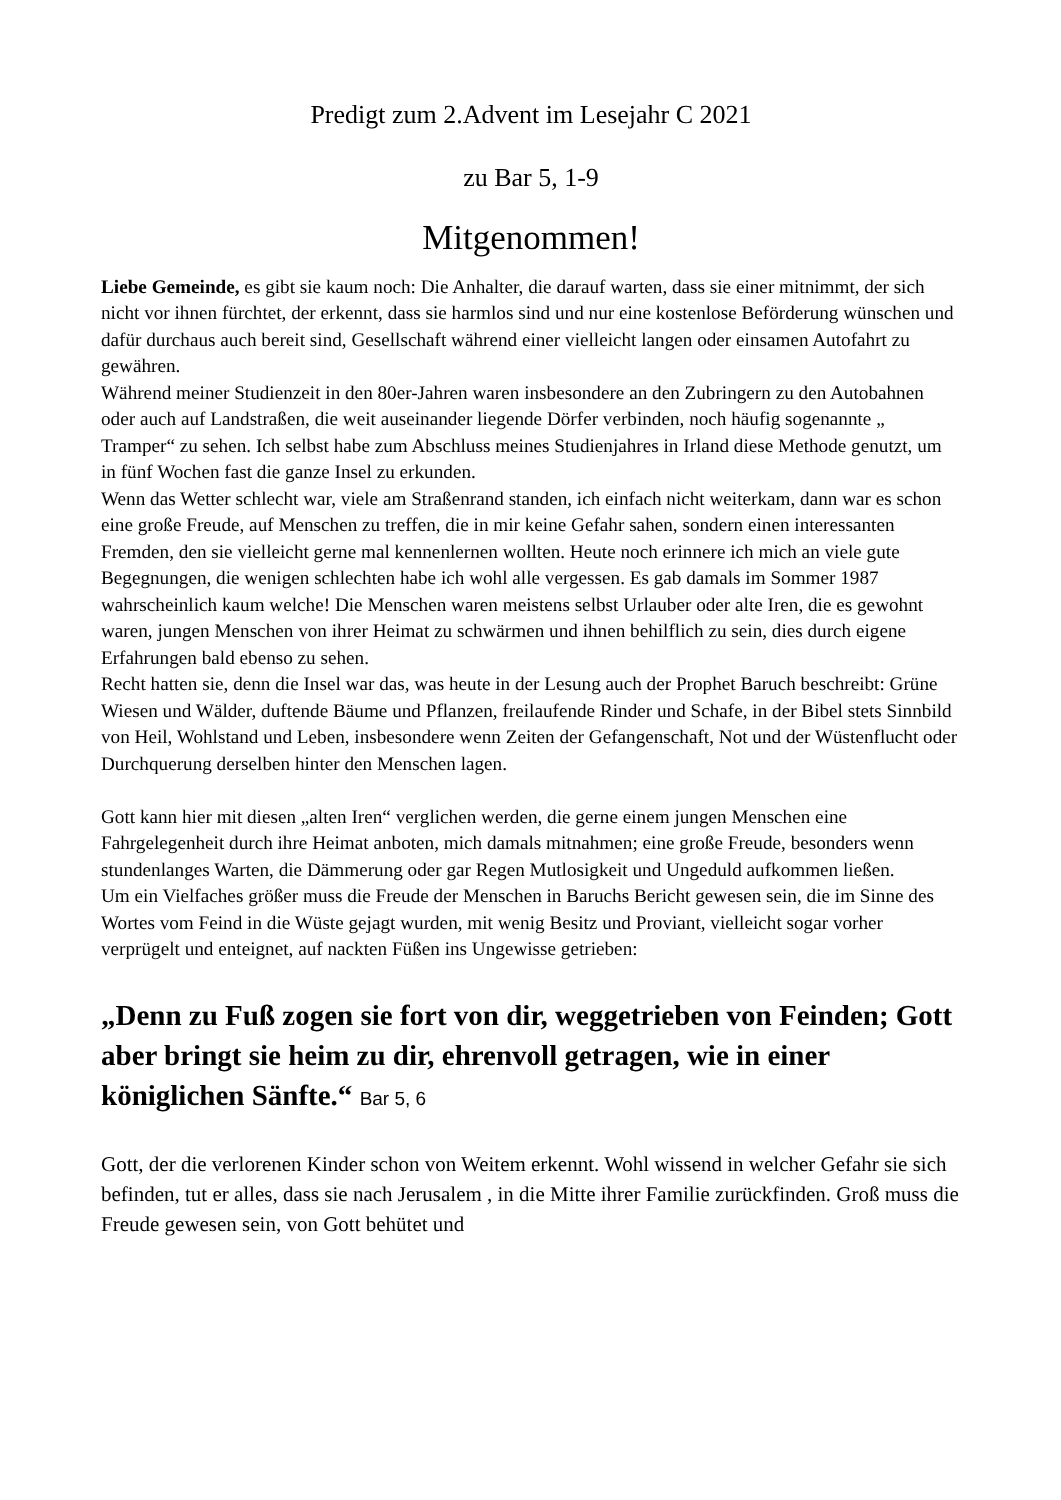Predigt zum 2.Advent im Lesejahr C 2021
zu Bar 5, 1-9
Mitgenommen!
Liebe Gemeinde, es gibt sie kaum noch: Die Anhalter, die darauf warten, dass sie einer mitnimmt, der sich nicht vor ihnen fürchtet, der erkennt, dass sie harmlos sind und nur eine kostenlose Beförderung wünschen und dafür durchaus auch bereit sind, Gesellschaft während einer vielleicht langen oder einsamen Autofahrt zu gewähren.
Während meiner Studienzeit in den 80er-Jahren waren insbesondere an den Zubringern zu den Autobahnen oder auch auf Landstraßen, die weit auseinander liegende Dörfer verbinden, noch häufig sogenannte „ Tramper“ zu sehen. Ich selbst habe zum Abschluss meines Studienjahres in Irland diese Methode genutzt, um in fünf Wochen fast die ganze Insel zu erkunden.
Wenn das Wetter schlecht war, viele am Straßenrand standen, ich einfach nicht weiterkam, dann war es schon eine große Freude, auf Menschen zu treffen, die in mir keine Gefahr sahen, sondern einen interessanten Fremden, den sie vielleicht gerne mal kennenlernen wollten. Heute noch erinnere ich mich an viele gute Begegnungen, die wenigen schlechten habe ich wohl alle vergessen. Es gab damals im Sommer 1987 wahrscheinlich kaum welche! Die Menschen waren meistens selbst Urlauber oder alte Iren, die es gewohnt waren, jungen Menschen von ihrer Heimat zu schwärmen und ihnen behilflich zu sein, dies durch eigene Erfahrungen bald ebenso zu sehen.
Recht hatten sie, denn die Insel war das, was heute in der Lesung auch der Prophet Baruch beschreibt: Grüne Wiesen und Wälder, duftende Bäume und Pflanzen, freilaufende Rinder und Schafe, in der Bibel stets Sinnbild von Heil, Wohlstand und Leben, insbesondere wenn Zeiten der Gefangenschaft, Not und der Wüstenflucht oder Durchquerung derselben hinter den Menschen lagen.
Gott kann hier mit diesen „alten Iren“ verglichen werden, die gerne einem jungen Menschen eine Fahrgelegenheit durch ihre Heimat anboten, mich damals mitnahmen; eine große Freude, besonders wenn stundenlanges Warten, die Dämmerung oder gar Regen Mutlosigkeit und Ungeduld aufkommen ließen.
Um ein Vielfaches größer muss die Freude der Menschen in Baruchs Bericht gewesen sein, die im Sinne des Wortes vom Feind in die Wüste gejagt wurden, mit wenig Besitz und Proviant, vielleicht sogar vorher verprügelt und enteignet, auf nackten Füßen ins Ungewisse getrieben:
„Denn zu Fuß zogen sie fort von dir, weggetrieben von Feinden; Gott aber bringt sie heim zu dir, ehrenvoll getragen, wie in einer königlichen Sänfte.“ Bar 5, 6
Gott, der die verlorenen Kinder schon von Weitem erkennt. Wohl wissend in welcher Gefahr sie sich befinden, tut er alles, dass sie nach Jerusalem , in die Mitte ihrer Familie zurückfinden. Groß muss die Freude gewesen sein, von Gott behütet und